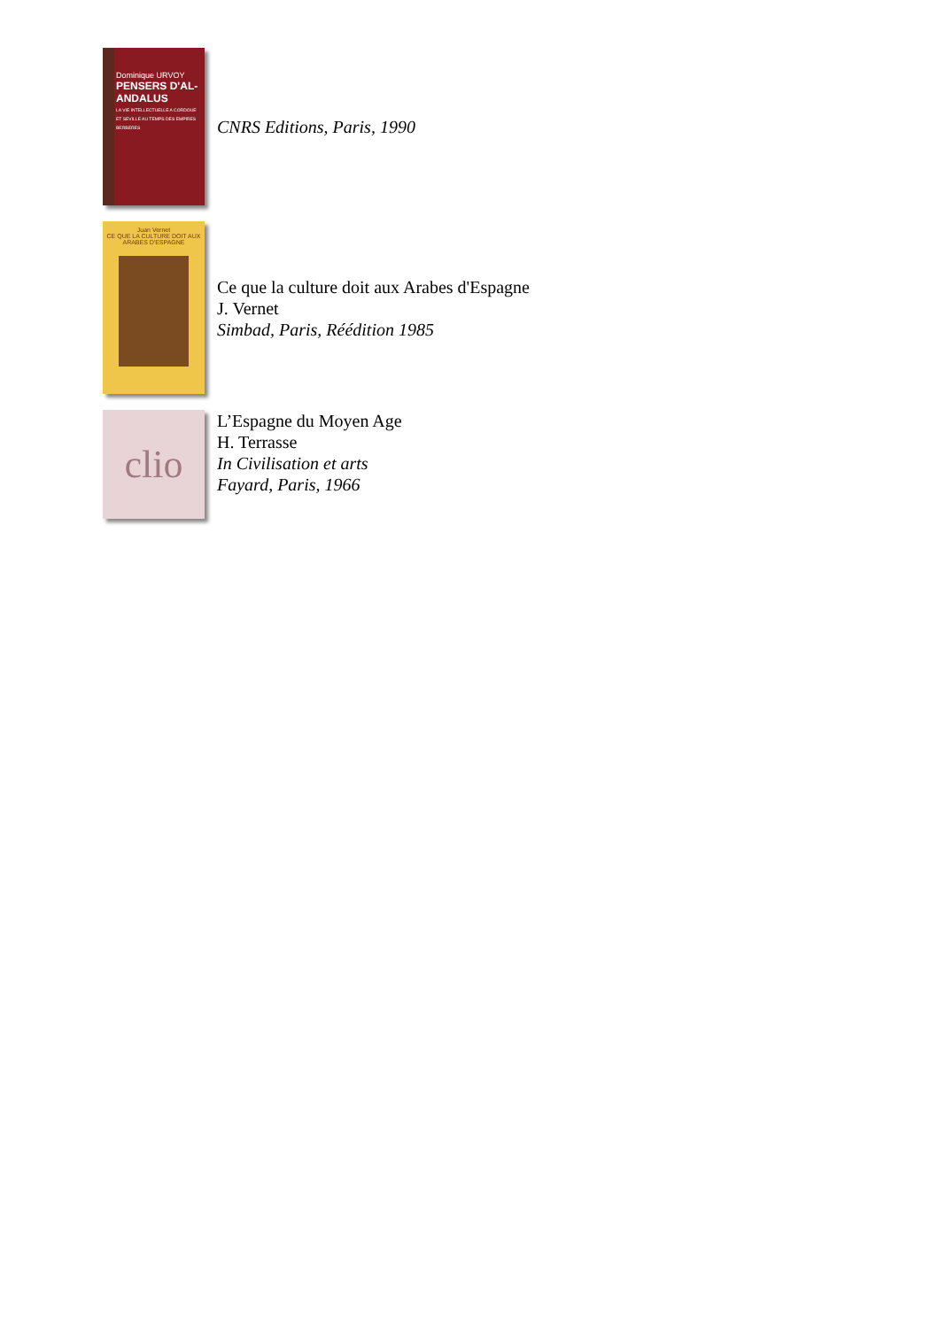Dominique URVOY
PENSERS D'AL-ANDALUS
LA VIE INTELLECTUELLE A CORDOUE ET SEVILLE AU TEMPS DES EMPIRES BERBERES
CNRS Editions, Paris, 1990
Juan Vernet
CE QUE LA CULTURE DOIT AUX ARABES D'ESPAGNE
Ce que la culture doit aux Arabes d'Espagne
J. Vernet
Simbad, Paris, Réédition 1985
clio
L’Espagne du Moyen Age
H. Terrasse
In Civilisation et arts
Fayard, Paris, 1966